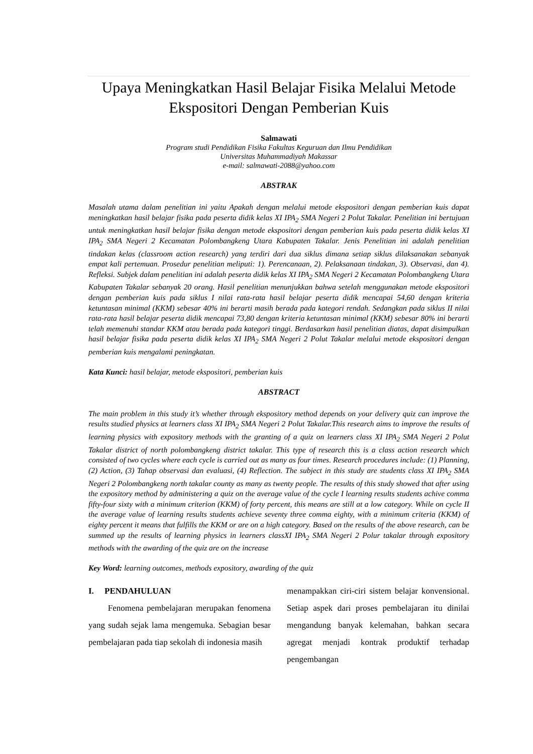Upaya Meningkatkan Hasil Belajar Fisika Melalui Metode Ekspositori Dengan Pemberian Kuis
Salmawati
Program studi Pendidikan Fisika Fakultas Keguruan dan Ilmu Pendidikan
Universitas Muhammadiyah Makassar
e-mail: salmawati-2088@yahoo.com
ABSTRAK
Masalah utama dalam penelitian ini yaitu Apakah dengan melalui metode ekspositori dengan pemberian kuis dapat meningkatkan hasil belajar fisika pada peserta didik kelas XI IPA<sub>2</sub> SMA Negeri 2 Polut Takalar. Penelitian ini bertujuan untuk meningkatkan hasil belajar fisika dengan metode ekspositori dengan pemberian kuis pada peserta didik kelas XI IPA<sub>2</sub> SMA Negeri 2 Kecamatan Polombangkeng Utara Kabupaten Takalar. Jenis Penelitian ini adalah penelitian tindakan kelas (classroom action research) yang terdiri dari dua siklus dimana setiap siklus dilaksanakan sebanyak empat kali pertemuan. Prosedur penelitian meliputi: 1). Perencanaan, 2). Pelaksanaan tindakan, 3). Observasi, dan 4). Refleksi. Subjek dalam penelitian ini adalah peserta didik kelas XI IPA<sub>2</sub> SMA Negeri 2 Kecamatan Polombangkeng Utara Kabupaten Takalar sebanyak 20 orang. Hasil penelitian menunjukkan bahwa setelah menggunakan metode ekspositori dengan pemberian kuis pada siklus I nilai rata-rata hasil belajar peserta didik mencapai 54,60 dengan kriteria ketuntasan minimal (KKM) sebesar 40% ini berarti masih berada pada kategori rendah. Sedangkan pada siklus II nilai rata-rata hasil belajar peserta didik mencapai 73,80 dengan kriteria ketuntasan minimal (KKM) sebesar 80% ini berarti telah memenuhi standar KKM atau berada pada kategori tinggi. Berdasarkan hasil penelitian diatas, dapat disimpulkan hasil belajar fisika pada peserta didik kelas XI IPA<sub>2</sub> SMA Negeri 2 Polut Takalar melalui metode ekspositori dengan pemberian kuis mengalami peningkatan.
Kata Kunci: hasil belajar, metode ekspositori, pemberian kuis
ABSTRACT
The main problem in this study it’s whether through ekspository method depends on your delivery quiz can improve the results studied physics at learners class XI IPA<sub>2</sub> SMA Negeri 2 Polut Takalar.This research aims to improve the results of learning physics with expository methods with the granting of a quiz on learners class XI IPA<sub>2</sub> SMA Negeri 2 Polut Takalar district of north polombangkeng district takalar. This type of research this is a class action research which consisted of two cycles where each cycle is carried out as many as four times. Research procedures include: (1) Planning, (2) Action, (3) Tahap observasi dan evaluasi, (4) Reflection. The subject in this study are students class XI IPA<sub>2</sub> SMA Negeri 2 Polombangkeng north takalar county as many as twenty people. The results of this study showed that after using the expository method by administering a quiz on the average value of the cycle I learning results students achive comma fifty-four sixty with a minimum criterion (KKM) of forty percent, this means are still at a low category. While on cycle II the average value of learning results students achieve seventy three comma eighty, with a minimum criteria (KKM) of eighty percent it means that fulfills the KKM or are on a high category. Based on the results of the above research, can be summed up the results of learning physics in learners classXI IPA<sub>2</sub> SMA Negeri 2 Polur takalar through expository methods with the awarding of the quiz are on the increase
Key Word: learning outcomes, methods expository, awarding of the quiz
I. PENDAHULUAN
Fenomena pembelajaran merupakan fenomena yang sudah sejak lama mengemuka. Sebagian besar pembelajaran pada tiap sekolah di indonesia masih
menampakkan ciri-ciri sistem belajar konvensional. Setiap aspek dari proses pembelajaran itu dinilai mengandung banyak kelemahan, bahkan secara agregat menjadi kontrak produktif terhadap pengembangan